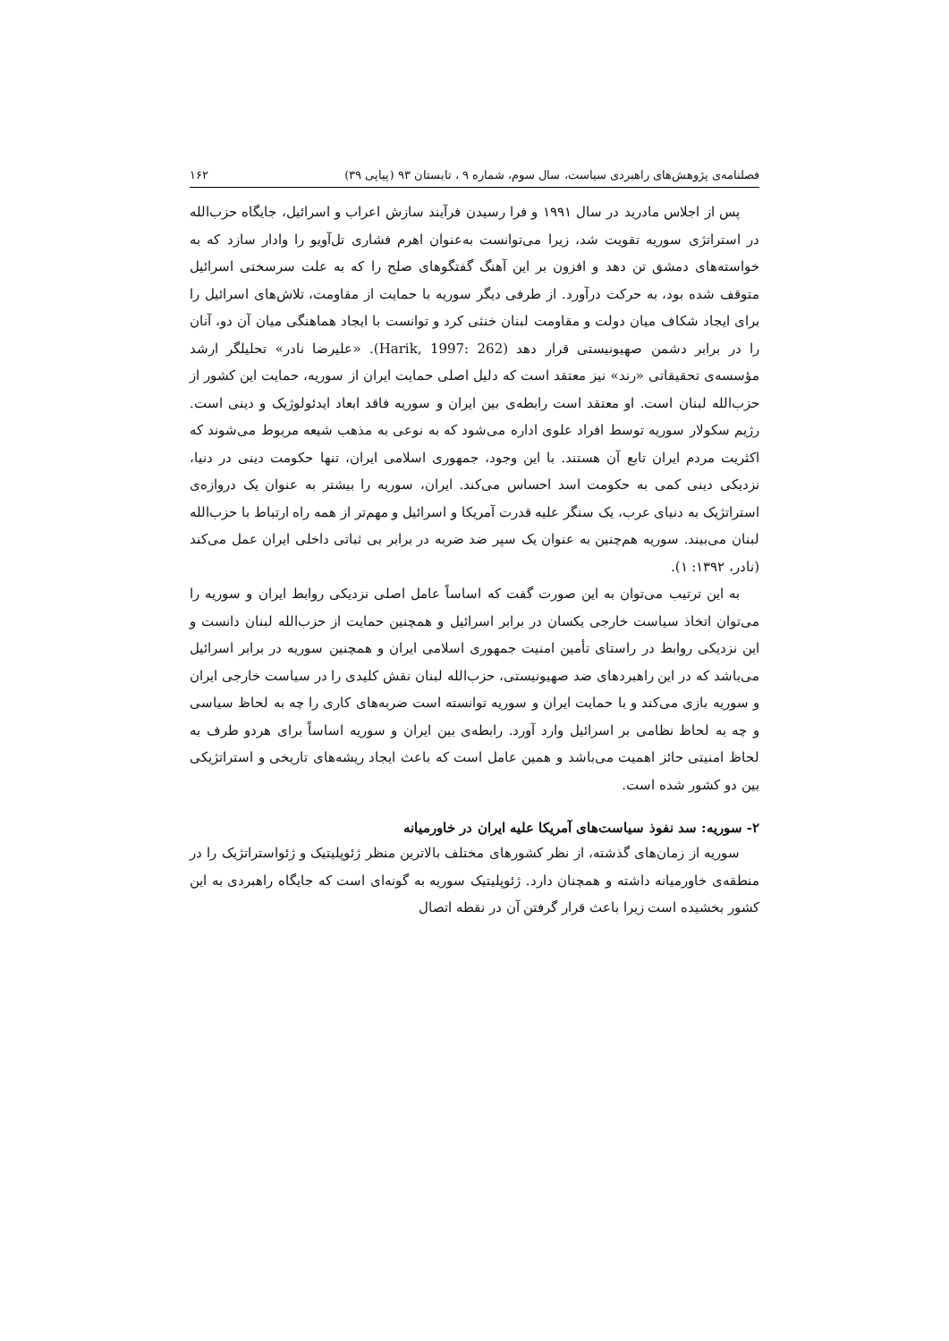فصلنامه‌ی پژوهش‌های راهبردی سیاست، سال سوم، شماره ۹ ، تابستان ۹۳ (پیاپی ۳۹) ۱۶۲
پس از اجلاس مادرید در سال ۱۹۹۱ و فرا رسیدن فرآیند سازش اعراب و اسرائیل، جایگاه حزب‌الله در استراتژی سوریه تقویت شد، زیرا می‌توانست به‌عنوان اهرم فشاری تل‌آویو را وادار سازد که به خواسته‌های دمشق تن دهد و افزون بر این آهنگ گفتگوهای صلح را که به علت سرسختی اسرائیل متوقف شده بود، به حرکت درآورد. از طرفی دیگر سوریه با حمایت از مقاومت، تلاش‌های اسرائیل را برای ایجاد شکاف میان دولت و مقاومت لبنان خنثی کرد و توانست با ایجاد هماهنگی میان آن دو، آنان را در برابر دشمن صهیونیستی قرار دهد (Harik, 1997: 262). «علیرضا نادر» تحلیلگر ارشد مؤسسه‌ی تحقیقاتی «رند» نیز معتقد است که دلیل اصلی حمایت ایران از سوریه، حمایت این کشور از حزب‌الله لبنان است. او معتقد است رابطه‌ی بین ایران و سوریه فاقد ابعاد ایدئولوژیک و دینی است. رژیم سکولار سوریه توسط افراد علوی اداره می‌شود که به نوعی به مذهب شیعه مربوط می‌شوند که اکثریت مردم ایران تابع آن هستند. با این وجود، جمهوری اسلامی ایران، تنها حکومت دینی در دنیا، نزدیکی دینی کمی به حکومت اسد احساس می‌کند. ایران، سوریه را بیشتر به عنوان یک دروازه‌ی استراتژیک به دنیای عرب، یک سنگر علیه قدرت آمریکا و اسرائیل و مهم‌تر از همه راه ارتباط با حزب‌الله لبنان می‌بیند. سوریه هم‌چنین به عنوان یک سپر ضد ضربه در برابر بی ثباتی داخلی ایران عمل می‌کند (نادر، ۱۳۹۲: ۱).
به این ترتیب می‌توان به این صورت گفت که اساساً عامل اصلی نزدیکی روابط ایران و سوریه را می‌توان اتخاذ سیاست خارجی یکسان در برابر اسرائیل و همچنین حمایت از حزب‌الله لبنان دانست و این نزدیکی روابط در راستای تأمین امنیت جمهوری اسلامی ایران و همچنین سوریه در برابر اسرائیل می‌باشد که در این راهبردهای ضد صهیونیستی، حزب‌الله لبنان نقش کلیدی را در سیاست خارجی ایران و سوریه بازی می‌کند و با حمایت ایران و سوریه توانسته است ضربه‌های کاری را چه به لحاظ سیاسی و چه به لحاظ نظامی بر اسرائیل وارد آورد. رابطه‌ی بین ایران و سوریه اساساً برای هردو طرف به لحاظ امنیتی حائز اهمیت می‌باشد و همین عامل است که باعث ایجاد ریشه‌های تاریخی و استراتژیکی بین دو کشور شده است.
۲- سوریه: سد نفوذ سیاست‌های آمریکا علیه ایران در خاورمیانه
سوریه از زمان‌های گذشته، از نظر کشورهای مختلف بالاترین منظر ژئوپلیتیک و ژئواستراتژیک را در منطقه‌ی خاورمیانه داشته و همچنان دارد. ژئوپلیتیک سوریه به گونه‌ای است که جایگاه راهبردی به این کشور بخشیده است زیرا باعث قرار گرفتن آن در نقطه اتصال